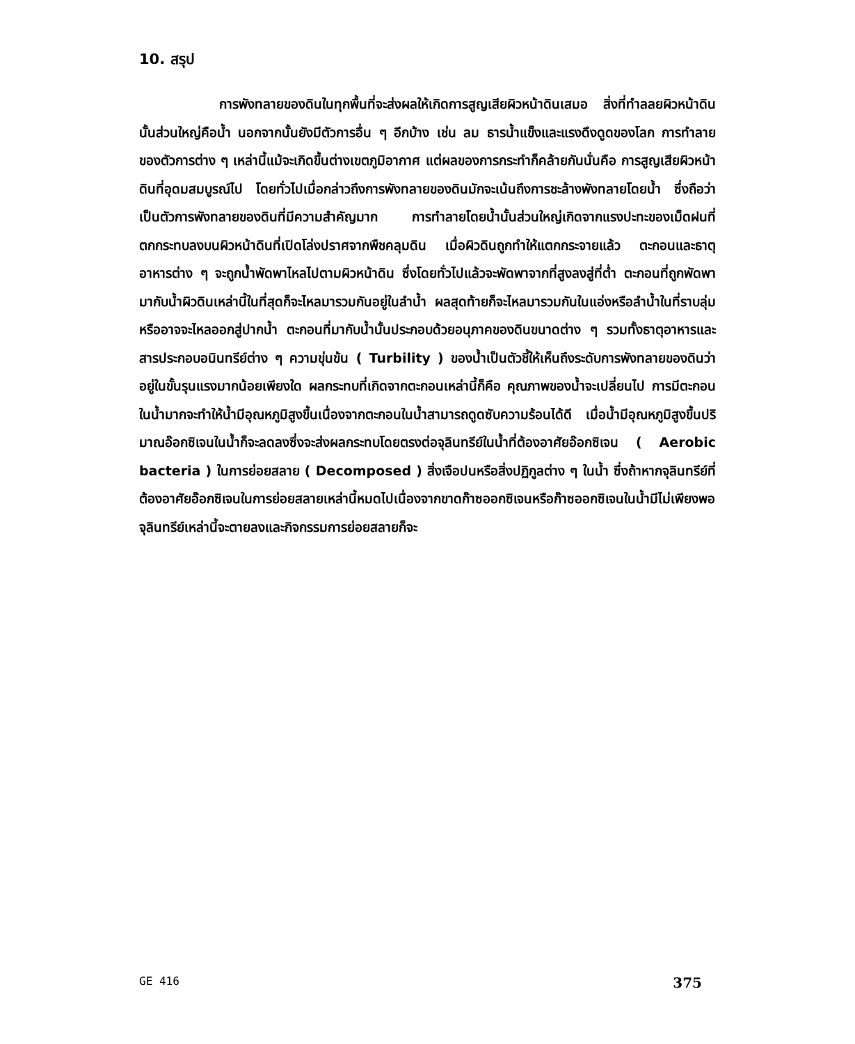10. สรุป
การพังทลายของดินในทุกพื้นที่จะส่งผลให้เกิดการสูญเสียผิวหน้าดินเสมอ สิ่งที่ทำลลยผิวหน้าดินนั้นส่วนใหญ่คือน้ำ นอกจากนั้นยังมีตัวการอื่น ๆ อีกบ้าง เช่น ลม ธารน้ำแข็งและแรงดึงดูดของโลก การทำลายของตัวการต่าง ๆ เหล่านี้แม้จะเกิดขึ้นต่างเขตภูมิอากาศ แต่ผลของการกระทำก็คล้ายกันนั่นคือ การสูญเสียผิวหน้าดินที่อุดมสมบูรณ์ไป โดยทั่วไปเมื่อกล่าวถึงการพังทลายของดินมักจะเน้นถึงการชะล้างพังทลายโดยน้ำ ซึ่งถือว่าเป็นตัวการพังทลายของดินที่มีความสำคัญมาก การทำลายโดยน้ำนั้นส่วนใหญ่เกิดจากแรงปะทะของเม็ดฝนที่ตกกระทบลงบนผิวหน้าดินที่เปิดโล่งปราศจากพืชคลุมดิน เมื่อผิวดินถูกทำให้แตกกระจายแล้ว ตะกอนและธาตุอาหารต่าง ๆ จะถูกน้ำพัดพาไหลไปตามผิวหน้าดิน ซึ่งโดยทั่วไปแล้วจะพัดพาจากที่สูงลงสู่ที่ต่ำ ตะกอนที่ถูกพัดพามากับน้ำผิวดินเหล่านี้ในที่สุดก็จะไหลมารวมกันอยู่ในลำน้ำ ผลสุดท้ายก็จะไหลมารวมกันในแอ่งหรือลำน้ำในที่ราบลุ่มหรืออาจจะไหลออกสู่ปากน้ำ ตะกอนที่มากับน้ำนั้นประกอบด้วยอนุภาคของดินขนาดต่าง ๆ รวมทั้งธาตุอาหารและสารประกอบอนินทรีย์ต่าง ๆ ความขุ่นข้น ( Turbility ) ของน้ำเป็นตัวชี้ให้เห็นถึงระดับการพังทลายของดินว่าอยู่ในขั้นรุนแรงมากน้อยเพียงใด ผลกระทบที่เกิดจากตะกอนเหล่านี้ก็คือ คุณภาพของน้ำจะเปลี่ยนไป การมีตะกอนในน้ำมากจะทำให้น้ำมีอุณหภูมิสูงขึ้นเนื่องจากตะกอนในน้ำสามารถดูดซับความร้อนได้ดี เมื่อน้ำมีอุณหภูมิสูงขึ้นปริมาณอ๊อกซิเจนในน้ำก็จะลดลงซึ่งจะส่งผลกระทบโดยตรงต่อจุลินทรีย์ในน้ำที่ต้องอาศัยอ๊อกซิเจน ( Aerobic bacteria ) ในการย่อยสลาย ( Decomposed ) สิ่งเจือปนหรือสิ่งปฏิกูลต่าง ๆ ในน้ำ ซึ่งถ้าหากจุลินทรีย์ที่ต้องอาศัยอ๊อกซิเจนในการย่อยสลายเหล่านี้หมดไปเนื่องจากขาดก๊าซออกซิเจนหรือก๊าซออกซิเจนในน้ำมีไม่เพียงพอ จุลินทรีย์เหล่านี้จะตายลงและกิจกรรมการย่อยสลายก็จะ
GE 416 375